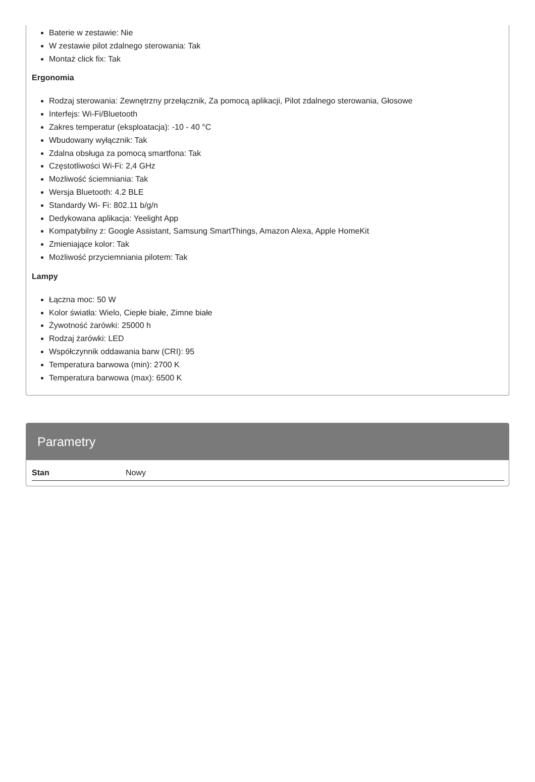Baterie w zestawie: Nie
W zestawie pilot zdalnego sterowania: Tak
Montaż click fix: Tak
Ergonomia
Rodzaj sterowania: Zewnętrzny przełącznik, Za pomocą aplikacji, Pilot zdalnego sterowania, Głosowe
Interfejs: Wi-Fi/Bluetooth
Zakres temperatur (eksploatacja): -10 - 40 °C
Wbudowany wyłącznik: Tak
Zdalna obsługa za pomocą smartfona: Tak
Częstotliwości Wi-Fi: 2,4 GHz
Możliwość ściemniania: Tak
Wersja Bluetooth: 4.2 BLE
Standardy Wi- Fi: 802.11 b/g/n
Dedykowana aplikacja: Yeelight App
Kompatybilny z: Google Assistant, Samsung SmartThings, Amazon Alexa, Apple HomeKit
Zmieniające kolor: Tak
Możliwość przyciemniania pilotem: Tak
Lampy
Łączna moc: 50 W
Kolor światła: Wielo, Ciepłe białe, Zimne białe
Żywotność żarówki: 25000 h
Rodzaj żarówki: LED
Współczynnik oddawania barw (CRI): 95
Temperatura barwowa (min): 2700 K
Temperatura barwowa (max): 6500 K
Parametry
| Stan | Nowy |